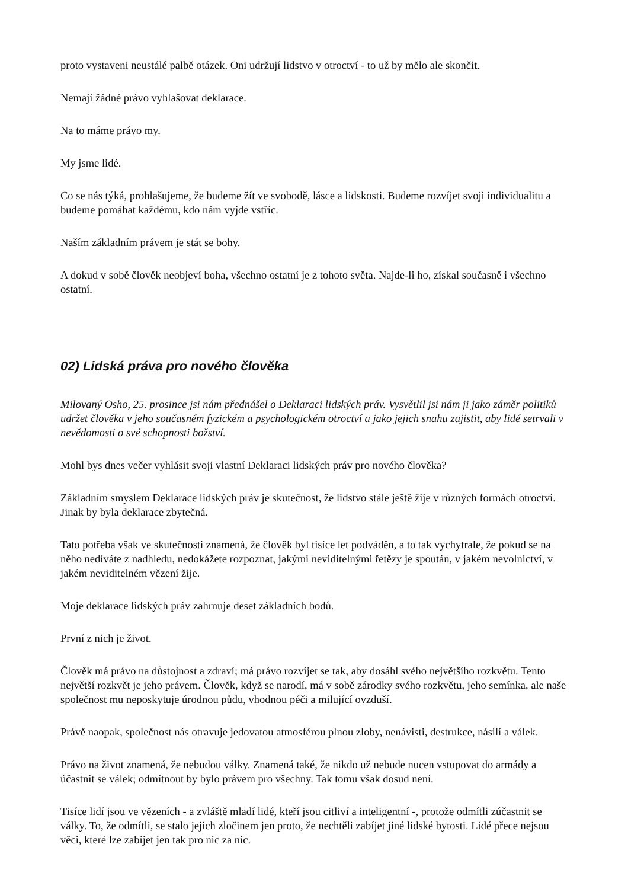proto vystaveni neustálé palbě otázek. Oni udržují lidstvo v otroctví - to už by mělo ale skončit.
Nemají žádné právo vyhlašovat deklarace.
Na to máme právo my.
My jsme lidé.
Co se nás týká, prohlašujeme, že budeme žít ve svobodě, lásce a lidskosti. Budeme rozvíjet svoji individualitu a budeme pomáhat každému, kdo nám vyjde vstříc.
Naším základním právem je stát se bohy.
A dokud v sobě člověk neobjeví boha, všechno ostatní je z tohoto světa. Najde-li ho, získal současně i všechno ostatní.
02) Lidská práva pro nového člověka
Milovaný Osho, 25. prosince jsi nám přednášel o Deklaraci lidských práv. Vysvětlil jsi nám ji jako záměr politiků udržet člověka v jeho současném fyzickém a psychologickém otroctví a jako jejich snahu zajistit, aby lidé setrvali v nevědomosti o své schopnosti božství.
Mohl bys dnes večer vyhlásit svoji vlastní Deklaraci lidských práv pro nového člověka?
Základním smyslem Deklarace lidských práv je skutečnost, že lidstvo stále ještě žije v různých formách otroctví. Jinak by byla deklarace zbytečná.
Tato potřeba však ve skutečnosti znamená, že člověk byl tisíce let podváděn, a to tak vychytrale, že pokud se na něho nedíváte z nadhledu, nedokážete rozpoznat, jakými neviditelnými řetězy je spoután, v jakém nevolnictví, v jakém neviditelném vězení žije.
Moje deklarace lidských práv zahrnuje deset základních bodů.
První z nich je život.
Člověk má právo na důstojnost a zdraví; má právo rozvíjet se tak, aby dosáhl svého největšího rozkvětu. Tento největší rozkvět je jeho právem. Člověk, když se narodí, má v sobě zárodky svého rozkvětu, jeho semínka, ale naše společnost mu neposkytuje úrodnou půdu, vhodnou péči a milující ovzduší.
Právě naopak, společnost nás otravuje jedovatou atmosférou plnou zloby, nenávisti, destrukce, násilí a válek.
Právo na život znamená, že nebudou války. Znamená také, že nikdo už nebude nucen vstupovat do armády a účastnit se válek; odmítnout by bylo právem pro všechny. Tak tomu však dosud není.
Tisíce lidí jsou ve vězeních - a zvláště mladí lidé, kteří jsou citliví a inteligentní -, protože odmítli zúčastnit se války. To, že odmítli, se stalo jejich zločinem jen proto, že nechtěli zabíjet jiné lidské bytosti. Lidé přece nejsou věci, které lze zabíjet jen tak pro nic za nic.